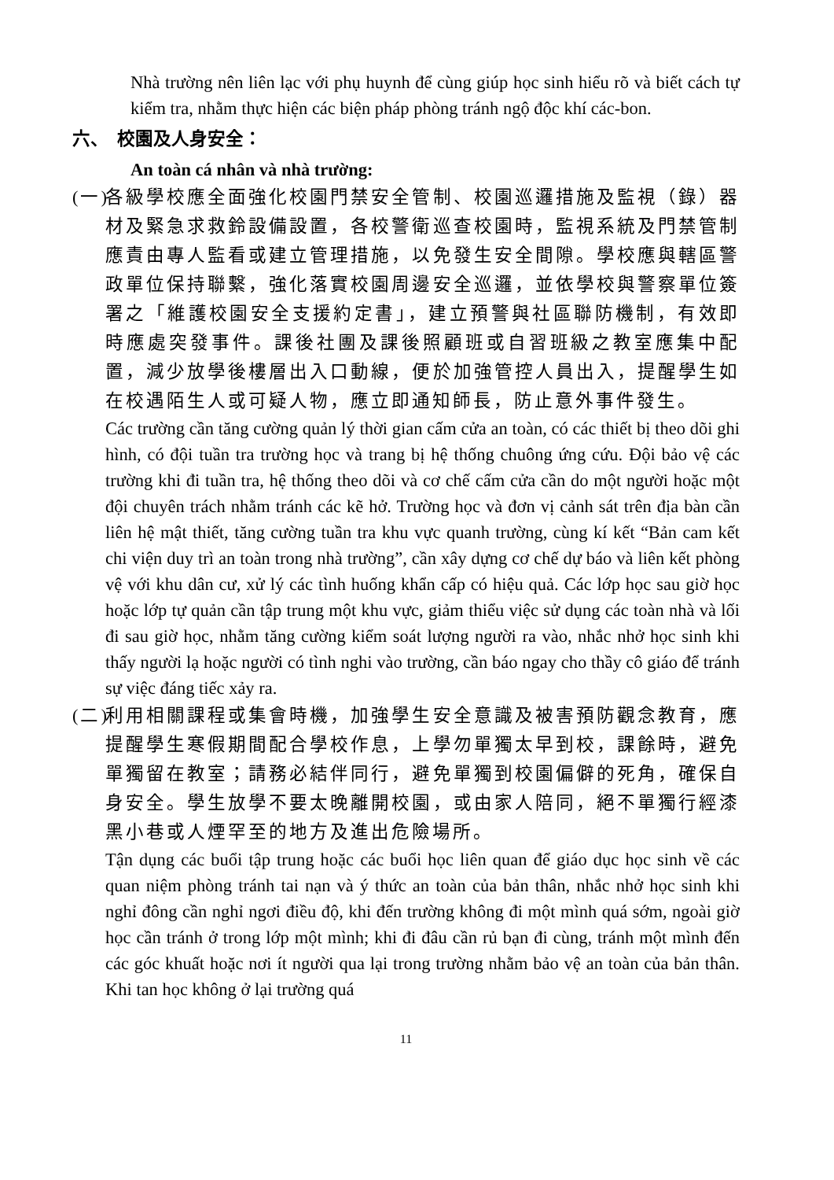Nhà trường nên liên lạc với phụ huynh để cùng giúp học sinh hiểu rõ và biết cách tự kiểm tra, nhằm thực hiện các biện pháp phòng tránh ngộ độc khí các-bon.
六、 校園及人身安全：
An toàn cá nhân và nhà trường:
(一)
各級學校應全面強化校園門禁安全管制、校園巡邏措施及監視（錄）器材及緊急求救鈴設備設置，各校警衛巡查校園時，監視系統及門禁管制應責由專人監看或建立管理措施，以免發生安全間隙。學校應與轄區警政單位保持聯繫，強化落實校園周邊安全巡邏，並依學校與警察單位簽署之「維護校園安全支援約定書」，建立預警與社區聯防機制，有效即時應處突發事件。課後社團及課後照顧班或自習班級之教室應集中配置，減少放學後樓層出入口動線，便於加強管控人員出入，提醒學生如在校遇陌生人或可疑人物，應立即通知師長，防止意外事件發生。
Các trường cần tăng cường quản lý thời gian cấm cửa an toàn, có các thiết bị theo dõi ghi hình, có đội tuần tra trường học và trang bị hệ thống chuông ứng cứu. Đội bảo vệ các trường khi đi tuần tra, hệ thống theo dõi và cơ chế cấm cửa cần do một người hoặc một đội chuyên trách nhằm tránh các kẽ hở. Trường học và đơn vị cảnh sát trên địa bàn cần liên hệ mật thiết, tăng cường tuần tra khu vực quanh trường, cùng kí kết “Bản cam kết chi viện duy trì an toàn trong nhà trường”, cần xây dựng cơ chế dự báo và liên kết phòng vệ với khu dân cư, xử lý các tình huống khẩn cấp có hiệu quả. Các lớp học sau giờ học hoặc lớp tự quản cần tập trung một khu vực, giảm thiểu việc sử dụng các toàn nhà và lối đi sau giờ học, nhằm tăng cường kiểm soát lượng người ra vào, nhắc nhở học sinh khi thấy người lạ hoặc người có tình nghi vào trường, cần báo ngay cho thầy cô giáo để tránh sự việc đáng tiếc xảy ra.
(二)
利用相關課程或集會時機，加強學生安全意識及被害預防觀念教育，應提醒學生寒假期間配合學校作息，上學勿單獨太早到校，課餘時，避免單獨留在教室；請務必結伴同行，避免單獨到校園偏僻的死角，確保自身安全。學生放學不要太晚離開校園，或由家人陪同，絕不單獨行經漆黑小巷或人煙罕至的地方及進出危險場所。
Tận dụng các buổi tập trung hoặc các buổi học liên quan để giáo dục học sinh về các quan niệm phòng tránh tai nạn và ý thức an toàn của bản thân, nhắc nhở học sinh khi nghỉ đông cần nghỉ ngơi điều độ, khi đến trường không đi một mình quá sớm, ngoài giờ học cần tránh ở trong lớp một mình; khi đi đâu cần rủ bạn đi cùng, tránh một mình đến các góc khuất hoặc nơi ít người qua lại trong trường nhằm bảo vệ an toàn của bản thân. Khi tan học không ở lại trường quá
11